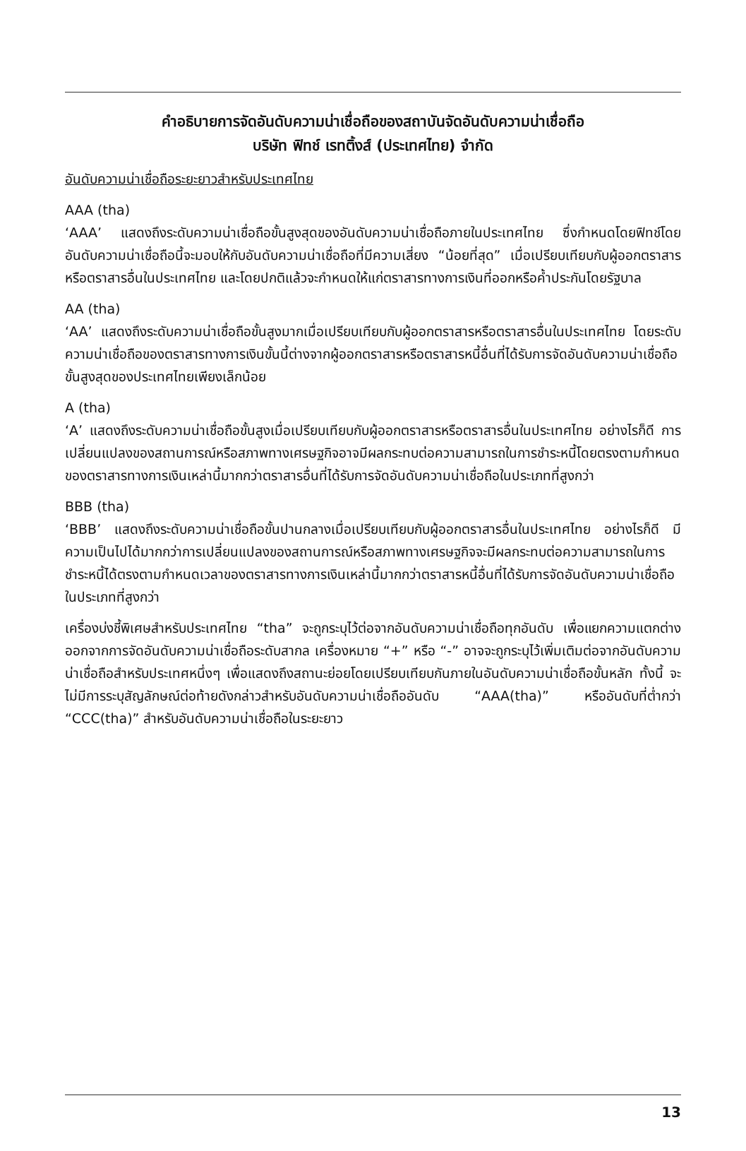คำอธิบายการจัดอันดับความน่าเชื่อถือของสถาบันจัดอันดับความน่าเชื่อถือ
บริษัท ฟิทช์ เรทติ้งส์ (ประเทศไทย) จำกัด
อันดับความน่าเชื่อถือระยะยาวสำหรับประเทศไทย
AAA (tha)
‘AAA’ แสดงถึงระดับความน่าเชื่อถือขั้นสูงสุดของอันดับความน่าเชื่อถือภายในประเทศไทย ซึ่งกำหนดโดยฟิทช์โดยอันดับความน่าเชื่อถือนี้จะมอบให้กับอันดับความน่าเชื่อถือที่มีความเสี่ยง “น้อยที่สุด” เมื่อเปรียบเทียบกับผู้ออกตราสารหรือตราสารอื่นในประเทศไทย และโดยปกติแล้วจะกำหนดให้แก่ตราสารทางการเงินที่ออกหรือค้ำประกันโดยรัฐบาล
AA (tha)
‘AA’ แสดงถึงระดับความน่าเชื่อถือขั้นสูงมากเมื่อเปรียบเทียบกับผู้ออกตราสารหรือตราสารอื่นในประเทศไทย โดยระดับความน่าเชื่อถือของตราสารทางการเงินขั้นนี้ต่างจากผู้ออกตราสารหรือตราสารหนี้อื่นที่ได้รับการจัดอันดับความน่าเชื่อถือขั้นสูงสุดของประเทศไทยเพียงเล็กน้อย
A (tha)
‘A’ แสดงถึงระดับความน่าเชื่อถือขั้นสูงเมื่อเปรียบเทียบกับผู้ออกตราสารหรือตราสารอื่นในประเทศไทย อย่างไรก็ดี การเปลี่ยนแปลงของสถานการณ์หรือสภาพทางเศรษฐกิจอาจมีผลกระทบต่อความสามารถในการชำระหนี้โดยตรงตามกำหนดของตราสารทางการเงินเหล่านี้มากกว่าตราสารอื่นที่ได้รับการจัดอันดับความน่าเชื่อถือในประเภทที่สูงกว่า
BBB (tha)
‘BBB’ แสดงถึงระดับความน่าเชื่อถือขั้นปานกลางเมื่อเปรียบเทียบกับผู้ออกตราสารอื่นในประเทศไทย อย่างไรก็ดี มีความเป็นไปได้มากกว่าการเปลี่ยนแปลงของสถานการณ์หรือสภาพทางเศรษฐกิจจะมีผลกระทบต่อความสามารถในการชำระหนี้ได้ตรงตามกำหนดเวลาของตราสารทางการเงินเหล่านี้มากกว่าตราสารหนี้อื่นที่ได้รับการจัดอันดับความน่าเชื่อถือในประเภทที่สูงกว่า
เครื่องบ่งชี้พิเศษสำหรับประเทศไทย “tha” จะถูกระบุไว้ต่อจากอันดับความน่าเชื่อถือทุกอันดับ เพื่อแยกความแตกต่างออกจากการจัดอันดับความน่าเชื่อถือระดับสากล เครื่องหมาย “+” หรือ “-” อาจจะถูกระบุไว้เพิ่มเติมต่อจากอันดับความน่าเชื่อถือสำหรับประเทศหนึ่งๆ เพื่อแสดงถึงสถานะย่อยโดยเปรียบเทียบกันภายในอันดับความน่าเชื่อถือขั้นหลัก ทั้งนี้ จะไม่มีการระบุสัญลักษณ์ต่อท้ายดังกล่าวสำหรับอันดับความน่าเชื่อถืออันดับ “AAA(tha)” หรืออันดับที่ต่ำกว่า “CCC(tha)” สำหรับอันดับความน่าเชื่อถือในระยะยาว
13